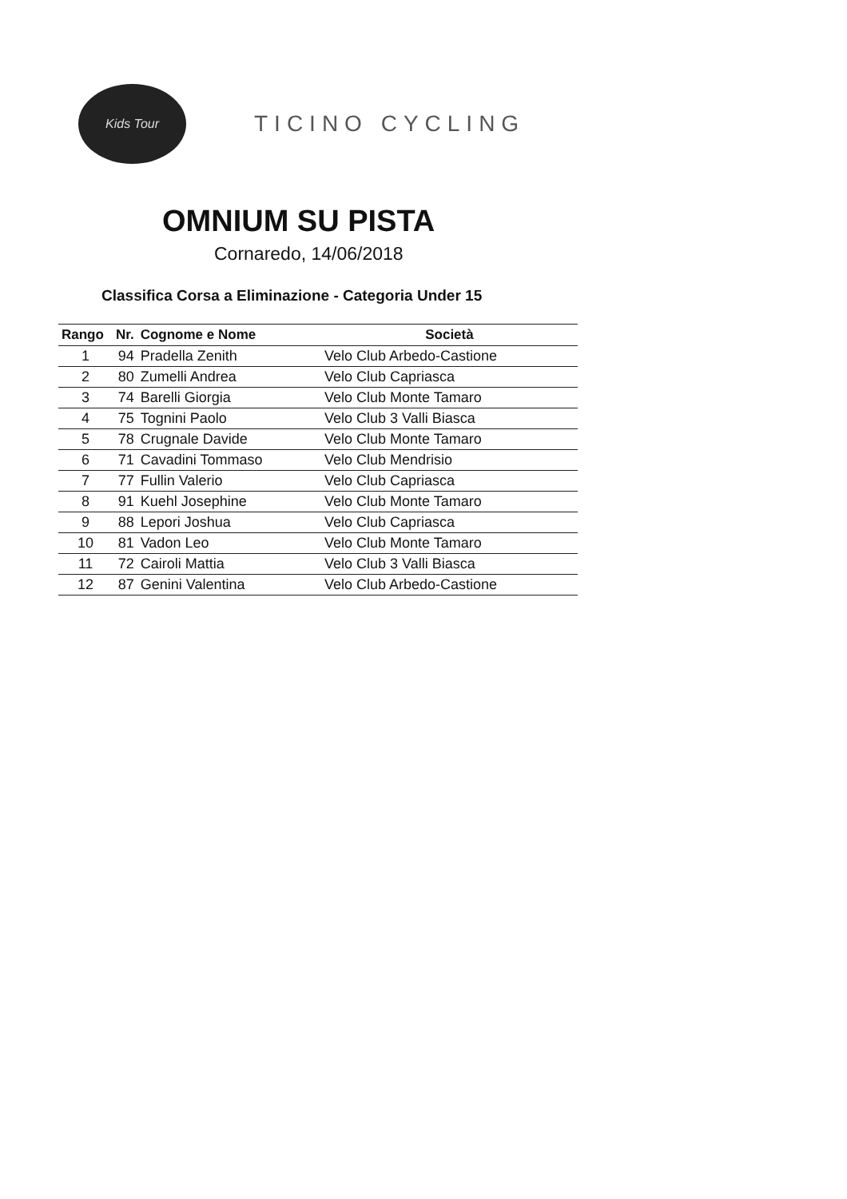Kids Tour
TICINO CYCLING
OMNIUM SU PISTA
Cornaredo, 14/06/2018
Classifica Corsa a Eliminazione - Categoria Under 15
| Rango | Nr. | Cognome e Nome | Società |
| --- | --- | --- | --- |
| 1 | 94 | Pradella Zenith | Velo Club Arbedo-Castione |
| 2 | 80 | Zumelli Andrea | Velo Club Capriasca |
| 3 | 74 | Barelli Giorgia | Velo Club Monte Tamaro |
| 4 | 75 | Tognini Paolo | Velo Club 3 Valli Biasca |
| 5 | 78 | Crugnale Davide | Velo Club Monte Tamaro |
| 6 | 71 | Cavadini Tommaso | Velo Club Mendrisio |
| 7 | 77 | Fullin Valerio | Velo Club Capriasca |
| 8 | 91 | Kuehl Josephine | Velo Club Monte Tamaro |
| 9 | 88 | Lepori Joshua | Velo Club Capriasca |
| 10 | 81 | Vadon Leo | Velo Club Monte Tamaro |
| 11 | 72 | Cairoli Mattia | Velo Club 3 Valli Biasca |
| 12 | 87 | Genini Valentina | Velo Club Arbedo-Castione |